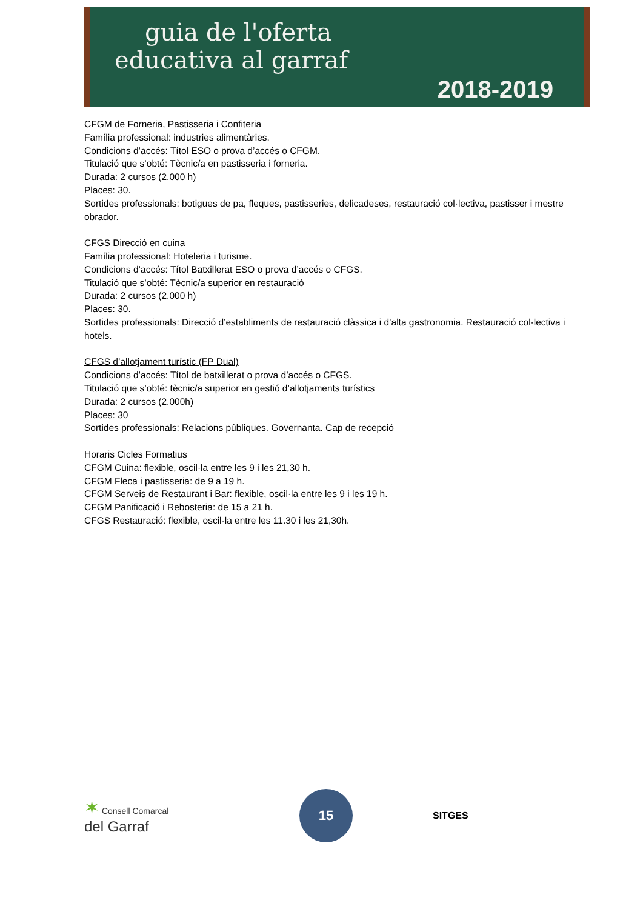guia de l'oferta
educativa al garraf
2018-2019
CFGM de Forneria, Pastisseria i Confiteria
Família professional: industries alimentàries.
Condicions d’accés: Títol ESO o prova d’accés o CFGM.
Titulació que s’obté: Tècnic/a en pastisseria i forneria.
Durada: 2 cursos (2.000 h)
Places: 30.
Sortides professionals: botigues de pa, fleques, pastisseries, delicadeses, restauració col·lectiva, pastisser i mestre obrador.
CFGS Direcció en cuina
Família professional: Hoteleria i turisme.
Condicions d’accés: Títol Batxillerat ESO o prova d’accés o CFGS.
Titulació que s’obté: Tècnic/a superior en restauració
Durada: 2 cursos (2.000 h)
Places: 30.
Sortides professionals: Direcció d’establiments de restauració clàssica i d’alta gastronomia. Restauració col·lectiva i hotels.
CFGS d’allotjament turístic (FP Dual)
Condicions d’accés: Títol de batxillerat o prova d’accés o CFGS.
Titulació que s’obté: tècnic/a superior en gestió d’allotjaments turístics
Durada: 2 cursos (2.000h)
Places: 30
Sortides professionals: Relacions públiques. Governanta. Cap de recepció
Horaris Cicles Formatius
CFGM Cuina: flexible, oscil·la entre les 9 i les 21,30 h.
CFGM Fleca i pastisseria: de 9 a 19 h.
CFGM Serveis de Restaurant i Bar: flexible, oscil·la entre les 9 i les 19 h.
CFGM Panificació i Rebosteria: de 15 a 21 h.
CFGS Restauració: flexible, oscil·la entre les 11.30 i les 21,30h.
✶ Consell Comarcal
del Garraf
15
SITGES